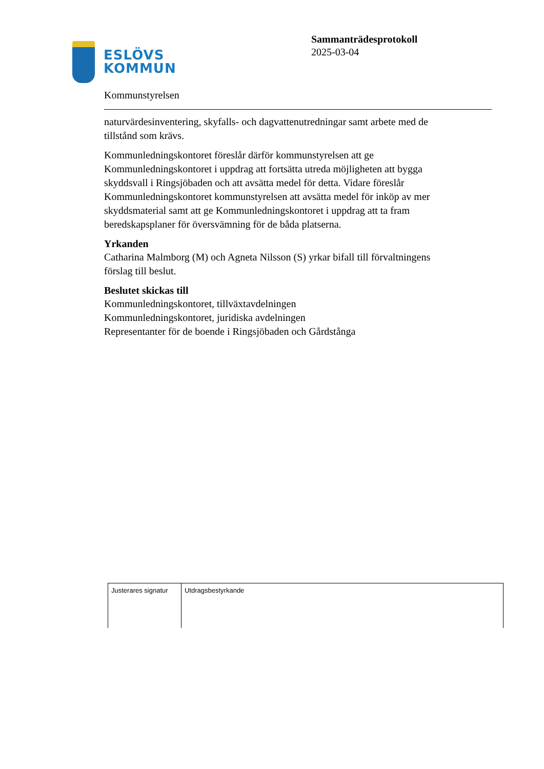ESLÖVS
KOMMUN
Sammanträdesprotokoll
2025-03-04
Kommunstyrelsen
naturvärdesinventering, skyfalls- och dagvattenutredningar samt arbete med de tillstånd som krävs.
Kommunledningskontoret föreslår därför kommunstyrelsen att ge Kommunledningskontoret i uppdrag att fortsätta utreda möjligheten att bygga skyddsvall i Ringsjöbaden och att avsätta medel för detta. Vidare föreslår Kommunledningskontoret kommunstyrelsen att avsätta medel för inköp av mer skyddsmaterial samt att ge Kommunledningskontoret i uppdrag att ta fram beredskapsplaner för översvämning för de båda platserna.
Yrkanden
Catharina Malmborg (M) och Agneta Nilsson (S) yrkar bifall till förvaltningens förslag till beslut.
Beslutet skickas till
Kommunledningskontoret, tillväxtavdelningen
Kommunledningskontoret, juridiska avdelningen
Representanter för de boende i Ringsjöbaden och Gårdstånga
| Justerares signatur | Utdragsbestyrkande |